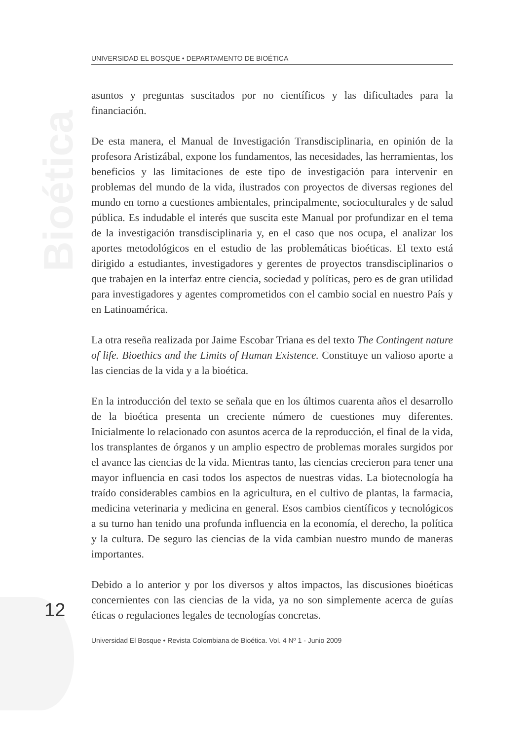Bioética
UNIVERSIDAD EL BOSQUE • DEPARTAMENTO DE BIOÉTICA
asuntos y preguntas suscitados por no científicos y las dificultades para la financiación.
De esta manera, el Manual de Investigación Transdisciplinaria, en opinión de la profesora Aristizábal, expone los fundamentos, las necesidades, las herramientas, los beneficios y las limitaciones de este tipo de investigación para intervenir en problemas del mundo de la vida, ilustrados con proyectos de diversas regiones del mundo en torno a cuestiones ambientales, principalmente, socioculturales y de salud pública. Es indudable el interés que suscita este Manual por profundizar en el tema de la investigación transdisciplinaria y, en el caso que nos ocupa, el analizar los aportes metodológicos en el estudio de las problemáticas bioéticas. El texto está dirigido a estudiantes, investigadores y gerentes de proyectos transdisciplinarios o que trabajen en la interfaz entre ciencia, sociedad y políticas, pero es de gran utilidad para investigadores y agentes comprometidos con el cambio social en nuestro País y en Latinoamérica.
La otra reseña realizada por Jaime Escobar Triana es del texto The Contingent nature of life. Bioethics and the Limits of Human Existence. Constituye un valioso aporte a las ciencias de la vida y a la bioética.
En la introducción del texto se señala que en los últimos cuarenta años el desarrollo de la bioética presenta un creciente número de cuestiones muy diferentes. Inicialmente lo relacionado con asuntos acerca de la reproducción, el final de la vida, los transplantes de órganos y un amplio espectro de problemas morales surgidos por el avance las ciencias de la vida. Mientras tanto, las ciencias crecieron para tener una mayor influencia en casi todos los aspectos de nuestras vidas. La biotecnología ha traído considerables cambios en la agricultura, en el cultivo de plantas, la farmacia, medicina veterinaria y medicina en general. Esos cambios científicos y tecnológicos a su turno han tenido una profunda influencia en la economía, el derecho, la política y la cultura. De seguro las ciencias de la vida cambian nuestro mundo de maneras importantes.
Debido a lo anterior y por los diversos y altos impactos, las discusiones bioéticas concernientes con las ciencias de la vida, ya no son simplemente acerca de guías éticas o regulaciones legales de tecnologías concretas.
12
Universidad El Bosque • Revista Colombiana de Bioética. Vol. 4 Nº 1 - Junio 2009